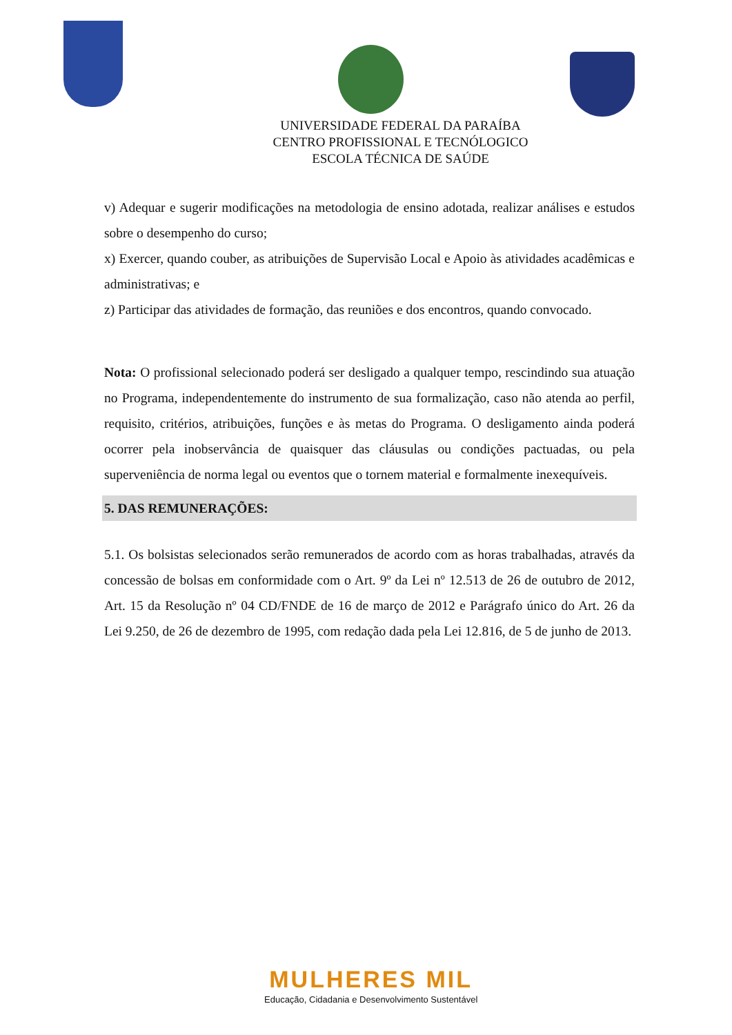UNIVERSIDADE FEDERAL DA PARAÍBA
CENTRO PROFISSIONAL E TECNÓLOGICO
ESCOLA TÉCNICA DE SAÚDE
v) Adequar e sugerir modificações na metodologia de ensino adotada, realizar análises e estudos sobre o desempenho do curso;
x) Exercer, quando couber, as atribuições de Supervisão Local e Apoio às atividades acadêmicas e administrativas; e
z) Participar das atividades de formação, das reuniões e dos encontros, quando convocado.
Nota: O profissional selecionado poderá ser desligado a qualquer tempo, rescindindo sua atuação no Programa, independentemente do instrumento de sua formalização, caso não atenda ao perfil, requisito, critérios, atribuições, funções e às metas do Programa. O desligamento ainda poderá ocorrer pela inobservância de quaisquer das cláusulas ou condições pactuadas, ou pela superveniência de norma legal ou eventos que o tornem material e formalmente inexequíveis.
5. DAS REMUNERAÇÕES:
5.1. Os bolsistas selecionados serão remunerados de acordo com as horas trabalhadas, através da concessão de bolsas em conformidade com o Art. 9º da Lei nº 12.513 de 26 de outubro de 2012, Art. 15 da Resolução nº 04 CD/FNDE de 16 de março de 2012 e Parágrafo único do Art. 26 da Lei 9.250, de 26 de dezembro de 1995, com redação dada pela Lei 12.816, de 5 de junho de 2013.
MULHERES MIL
Educação, Cidadania e Desenvolvimento Sustentável